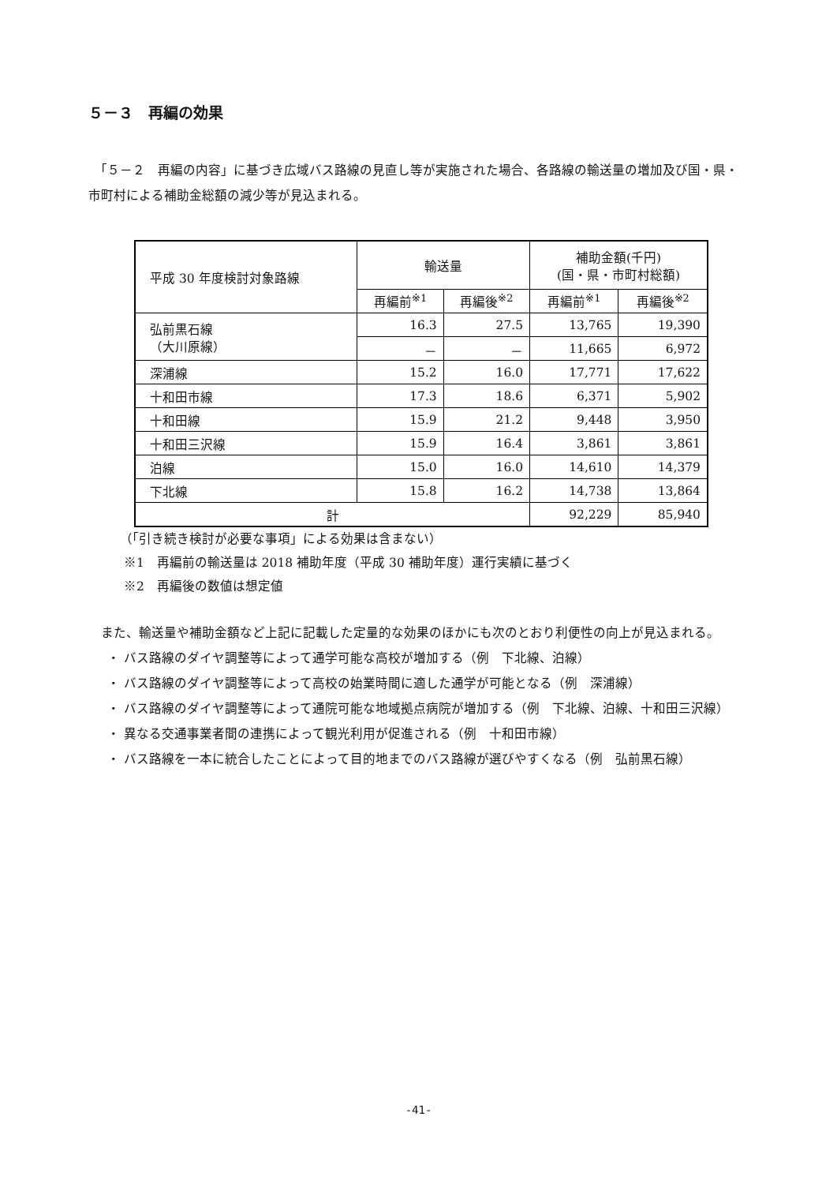５－３　再編の効果
　「５－２　再編の内容」に基づき広域バス路線の見直し等が実施された場合、各路線の輸送量の増加及び国・県・市町村による補助金総額の減少等が見込まれる。
| 平成 30 年度検討対象路線 | 輸送量 | | 補助金額(千円) (国・県・市町村総額) | |
| --- | --- | --- | --- | --- |
| | 再編前<sup>※1</sup> | 再編後<sup>※2</sup> | 再編前<sup>※1</sup> | 再編後<sup>※2</sup> |
| 弘前黒石線 （大川原線） | 16.3 | 27.5 | 13,765 | 19,390 |
| | － | － | 11,665 | 6,972 |
| 深浦線 | 15.2 | 16.0 | 17,771 | 17,622 |
| 十和田市線 | 17.3 | 18.6 | 6,371 | 5,902 |
| 十和田線 | 15.9 | 21.2 | 9,448 | 3,950 |
| 十和田三沢線 | 15.9 | 16.4 | 3,861 | 3,861 |
| 泊線 | 15.0 | 16.0 | 14,610 | 14,379 |
| 下北線 | 15.8 | 16.2 | 14,738 | 13,864 |
| 計 | | | 92,229 | 85,940 |
（「引き続き検討が必要な事項」による効果は含まない）
※1　再編前の輸送量は 2018 補助年度（平成 30 補助年度）運行実績に基づく
※2　再編後の数値は想定値
　また、輸送量や補助金額など上記に記載した定量的な効果のほかにも次のとおり利便性の向上が見込まれる。
・ バス路線のダイヤ調整等によって通学可能な高校が増加する（例　下北線、泊線）
・ バス路線のダイヤ調整等によって高校の始業時間に適した通学が可能となる（例　深浦線）
・ バス路線のダイヤ調整等によって通院可能な地域拠点病院が増加する（例　下北線、泊線、十和田三沢線）
・ 異なる交通事業者間の連携によって観光利用が促進される（例　十和田市線）
・ バス路線を一本に統合したことによって目的地までのバス路線が選びやすくなる（例　弘前黒石線）
-41-